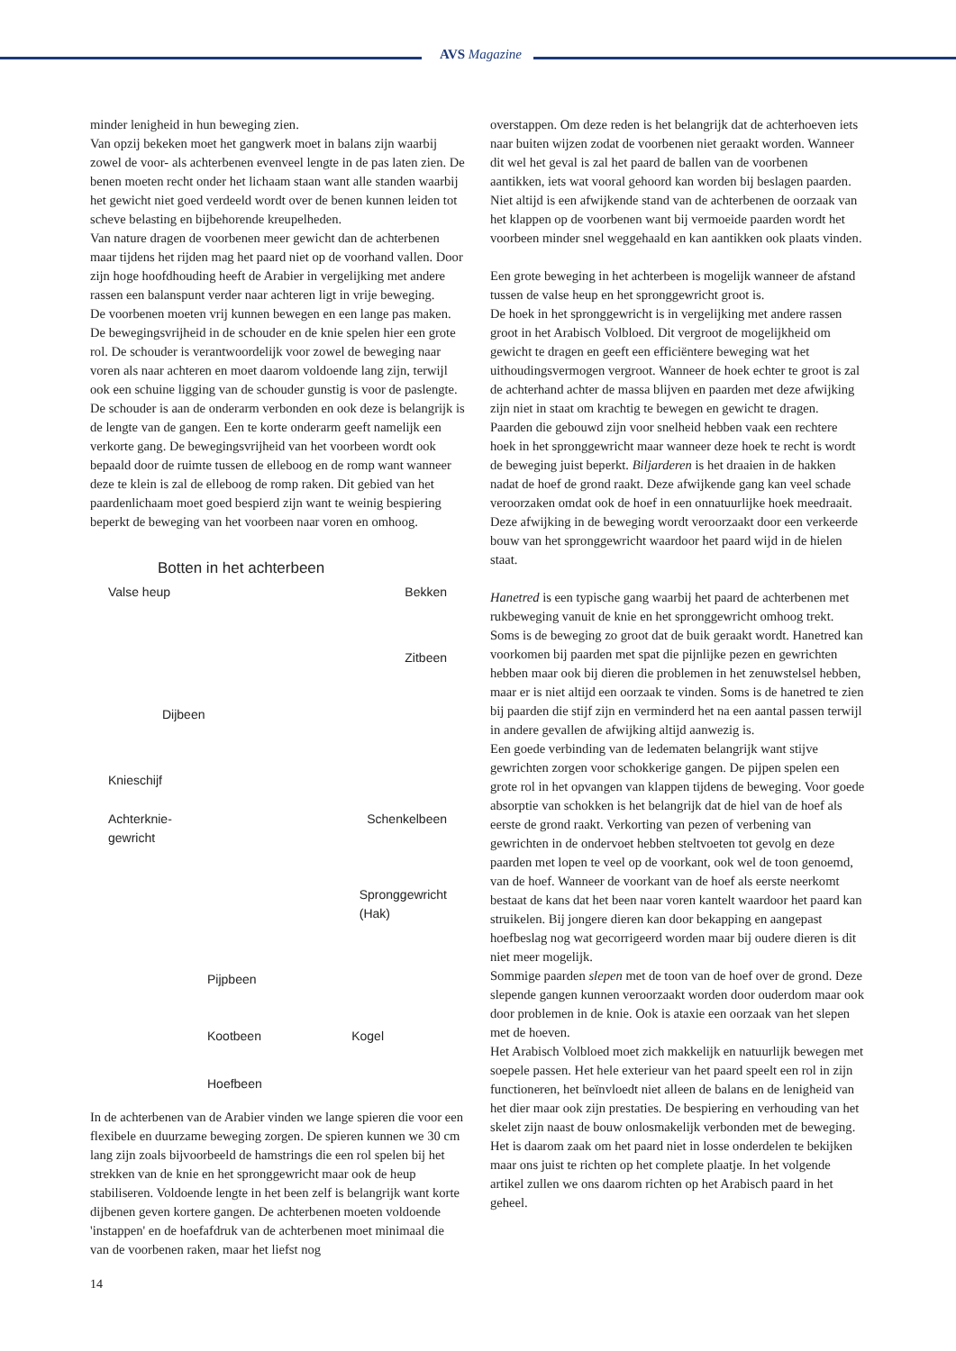AVS Magazine
minder lenigheid in hun beweging zien.
Van opzij bekeken moet het gangwerk moet in balans zijn waarbij zowel de voor- als achterbenen evenveel lengte in de pas laten zien. De benen moeten recht onder het lichaam staan want alle standen waarbij het gewicht niet goed verdeeld wordt over de benen kunnen leiden tot scheve belasting en bijbehorende kreupelheden.
Van nature dragen de voorbenen meer gewicht dan de achterbenen maar tijdens het rijden mag het paard niet op de voorhand vallen. Door zijn hoge hoofdhouding heeft de Arabier in vergelijking met andere rassen een balanspunt verder naar achteren ligt in vrije beweging.
De voorbenen moeten vrij kunnen bewegen en een lange pas maken. De bewegingsvrijheid in de schouder en de knie spelen hier een grote rol. De schouder is verantwoordelijk voor zowel de beweging naar voren als naar achteren en moet daarom voldoende lang zijn, terwijl ook een schuine ligging van de schouder gunstig is voor de paslengte. De schouder is aan de onderarm verbonden en ook deze is belangrijk is de lengte van de gangen. Een te korte onderarm geeft namelijk een verkorte gang. De bewegingsvrijheid van het voorbeen wordt ook bepaald door de ruimte tussen de elleboog en de romp want wanneer deze te klein is zal de elleboog de romp raken. Dit gebied van het paardenlichaam moet goed bespierd zijn want te weinig bespiering beperkt de beweging van het voorbeen naar voren en omhoog.
Botten in het achterbeen
Valse heup Bekken
Zitbeen
Dijbeen
Knieschijf
Achterknie-
gewricht Schenkelbeen
Spronggewricht
(Hak)
Pijpbeen
Kootbeen Kogel
Hoefbeen
In de achterbenen van de Arabier vinden we lange spieren die voor een flexibele en duurzame beweging zorgen. De spieren kunnen we 30 cm lang zijn zoals bijvoorbeeld de hamstrings die een rol spelen bij het strekken van de knie en het spronggewricht maar ook de heup stabiliseren. Voldoende lengte in het been zelf is belangrijk want korte dijbenen geven kortere gangen. De achterbenen moeten voldoende 'instappen' en de hoefafdruk van de achterbenen moet minimaal die van de voorbenen raken, maar het liefst nog
overstappen. Om deze reden is het belangrijk dat de achterhoeven iets naar buiten wijzen zodat de voorbenen niet geraakt worden. Wanneer dit wel het geval is zal het paard de ballen van de voorbenen aantikken, iets wat vooral gehoord kan worden bij beslagen paarden. Niet altijd is een afwijkende stand van de achterbenen de oorzaak van het klappen op de voorbenen want bij vermoeide paarden wordt het voorbeen minder snel weggehaald en kan aantikken ook plaats vinden.
Een grote beweging in het achterbeen is mogelijk wanneer de afstand tussen de valse heup en het spronggewricht groot is.
De hoek in het spronggewricht is in vergelijking met andere rassen groot in het Arabisch Volbloed. Dit vergroot de mogelijkheid om gewicht te dragen en geeft een efficiëntere beweging wat het uithoudingsvermogen vergroot. Wanneer de hoek echter te groot is zal de achterhand achter de massa blijven en paarden met deze afwijking zijn niet in staat om krachtig te bewegen en gewicht te dragen.
Paarden die gebouwd zijn voor snelheid hebben vaak een rechtere hoek in het spronggewricht maar wanneer deze hoek te recht is wordt de beweging juist beperkt. Biljarderen is het draaien in de hakken nadat de hoef de grond raakt. Deze afwijkende gang kan veel schade veroorzaken omdat ook de hoef in een onnatuurlijke hoek meedraait. Deze afwijking in de beweging wordt veroorzaakt door een verkeerde bouw van het spronggewricht waardoor het paard wijd in de hielen staat.
Hanetred is een typische gang waarbij het paard de achterbenen met rukbeweging vanuit de knie en het spronggewricht omhoog trekt. Soms is de beweging zo groot dat de buik geraakt wordt. Hanetred kan voorkomen bij paarden met spat die pijnlijke pezen en gewrichten hebben maar ook bij dieren die problemen in het zenuwstelsel hebben, maar er is niet altijd een oorzaak te vinden. Soms is de hanetred te zien bij paarden die stijf zijn en verminderd het na een aantal passen terwijl in andere gevallen de afwijking altijd aanwezig is.
Een goede verbinding van de ledematen belangrijk want stijve gewrichten zorgen voor schokkerige gangen. De pijpen spelen een grote rol in het opvangen van klappen tijdens de beweging. Voor goede absorptie van schokken is het belangrijk dat de hiel van de hoef als eerste de grond raakt. Verkorting van pezen of verbening van gewrichten in de ondervoet hebben steltvoeten tot gevolg en deze paarden met lopen te veel op de voorkant, ook wel de toon genoemd, van de hoef. Wanneer de voorkant van de hoef als eerste neerkomt bestaat de kans dat het been naar voren kantelt waardoor het paard kan struikelen. Bij jongere dieren kan door bekapping en aangepast hoefbeslag nog wat gecorrigeerd worden maar bij oudere dieren is dit niet meer mogelijk.
Sommige paarden slepen met de toon van de hoef over de grond. Deze slepende gangen kunnen veroorzaakt worden door ouderdom maar ook door problemen in de knie. Ook is ataxie een oorzaak van het slepen met de hoeven.
Het Arabisch Volbloed moet zich makkelijk en natuurlijk bewegen met soepele passen. Het hele exterieur van het paard speelt een rol in zijn functioneren, het beïnvloedt niet alleen de balans en de lenigheid van het dier maar ook zijn prestaties. De bespiering en verhouding van het skelet zijn naast de bouw onlosmakelijk verbonden met de beweging. Het is daarom zaak om het paard niet in losse onderdelen te bekijken maar ons juist te richten op het complete plaatje. In het volgende artikel zullen we ons daarom richten op het Arabisch paard in het geheel.
14